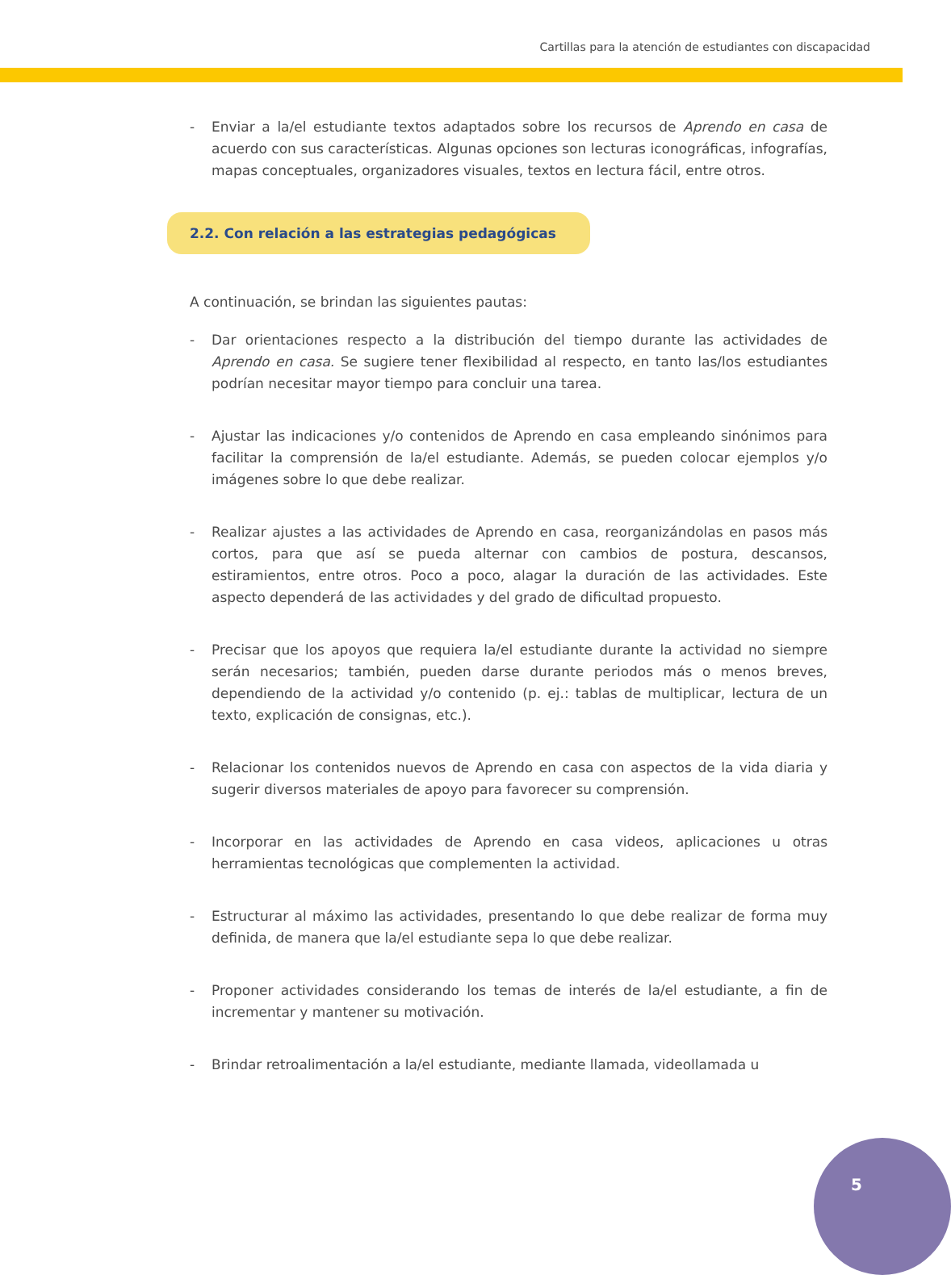Cartillas para la atención de estudiantes con discapacidad
- Enviar a la/el estudiante textos adaptados sobre los recursos de Aprendo en casa de acuerdo con sus características. Algunas opciones son lecturas iconográficas, infografías, mapas conceptuales, organizadores visuales, textos en lectura fácil, entre otros.
2.2. Con relación a las estrategias pedagógicas
A continuación, se brindan las siguientes pautas:
- Dar orientaciones respecto a la distribución del tiempo durante las actividades de Aprendo en casa. Se sugiere tener flexibilidad al respecto, en tanto las/los estudiantes podrían necesitar mayor tiempo para concluir una tarea.
- Ajustar las indicaciones y/o contenidos de Aprendo en casa empleando sinónimos para facilitar la comprensión de la/el estudiante. Además, se pueden colocar ejemplos y/o imágenes sobre lo que debe realizar.
- Realizar ajustes a las actividades de Aprendo en casa, reorganizándolas en pasos más cortos, para que así se pueda alternar con cambios de postura, descansos, estiramientos, entre otros. Poco a poco, alagar la duración de las actividades. Este aspecto dependerá de las actividades y del grado de dificultad propuesto.
- Precisar que los apoyos que requiera la/el estudiante durante la actividad no siempre serán necesarios; también, pueden darse durante periodos más o menos breves, dependiendo de la actividad y/o contenido (p. ej.: tablas de multiplicar, lectura de un texto, explicación de consignas, etc.).
- Relacionar los contenidos nuevos de Aprendo en casa con aspectos de la vida diaria y sugerir diversos materiales de apoyo para favorecer su comprensión.
- Incorporar en las actividades de Aprendo en casa videos, aplicaciones u otras herramientas tecnológicas que complementen la actividad.
- Estructurar al máximo las actividades, presentando lo que debe realizar de forma muy definida, de manera que la/el estudiante sepa lo que debe realizar.
- Proponer actividades considerando los temas de interés de la/el estudiante, a fin de incrementar y mantener su motivación.
- Brindar retroalimentación a la/el estudiante, mediante llamada, videollamada u
5